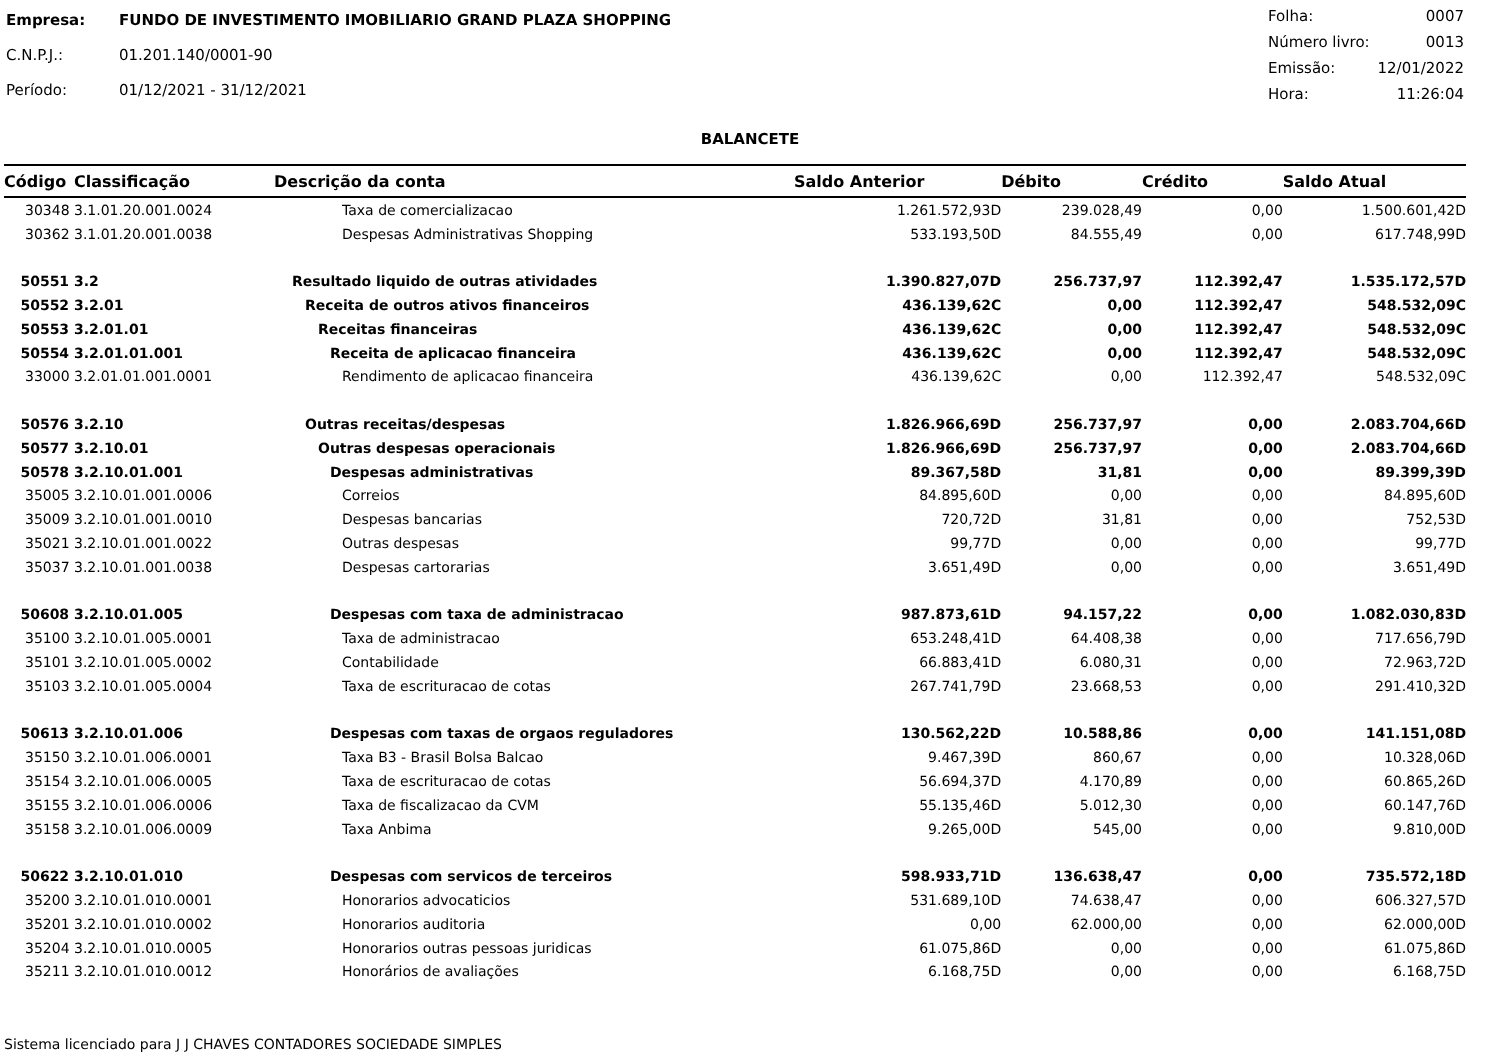| Empresa: | FUNDO DE INVESTIMENTO IMOBILIARIO GRAND PLAZA SHOPPING |
| C.N.P.J.: | 01.201.140/0001-90 |
| Período: | 01/12/2021 - 31/12/2021 |
| Folha: | 0007 |
| Número livro: | 0013 |
| Emissão: | 12/01/2022 |
| Hora: | 11:26:04 |
BALANCETE
| Código | Classificação | Descrição da conta | Saldo Anterior | Débito | Crédito | Saldo Atual |
| --- | --- | --- | --- | --- | --- | --- |
| 30348 | 3.1.01.20.001.0024 | Taxa de comercializacao | 1.261.572,93D | 239.028,49 | 0,00 | 1.500.601,42D |
| 30362 | 3.1.01.20.001.0038 | Despesas Administrativas Shopping | 533.193,50D | 84.555,49 | 0,00 | 617.748,99D |
| 50551 | 3.2 | Resultado liquido de outras atividades | 1.390.827,07D | 256.737,97 | 112.392,47 | 1.535.172,57D |
| 50552 | 3.2.01 | Receita de outros ativos financeiros | 436.139,62C | 0,00 | 112.392,47 | 548.532,09C |
| 50553 | 3.2.01.01 | Receitas financeiras | 436.139,62C | 0,00 | 112.392,47 | 548.532,09C |
| 50554 | 3.2.01.01.001 | Receita de aplicacao financeira | 436.139,62C | 0,00 | 112.392,47 | 548.532,09C |
| 33000 | 3.2.01.01.001.0001 | Rendimento de aplicacao financeira | 436.139,62C | 0,00 | 112.392,47 | 548.532,09C |
| 50576 | 3.2.10 | Outras receitas/despesas | 1.826.966,69D | 256.737,97 | 0,00 | 2.083.704,66D |
| 50577 | 3.2.10.01 | Outras despesas operacionais | 1.826.966,69D | 256.737,97 | 0,00 | 2.083.704,66D |
| 50578 | 3.2.10.01.001 | Despesas administrativas | 89.367,58D | 31,81 | 0,00 | 89.399,39D |
| 35005 | 3.2.10.01.001.0006 | Correios | 84.895,60D | 0,00 | 0,00 | 84.895,60D |
| 35009 | 3.2.10.01.001.0010 | Despesas bancarias | 720,72D | 31,81 | 0,00 | 752,53D |
| 35021 | 3.2.10.01.001.0022 | Outras despesas | 99,77D | 0,00 | 0,00 | 99,77D |
| 35037 | 3.2.10.01.001.0038 | Despesas cartorarias | 3.651,49D | 0,00 | 0,00 | 3.651,49D |
| 50608 | 3.2.10.01.005 | Despesas com taxa de administracao | 987.873,61D | 94.157,22 | 0,00 | 1.082.030,83D |
| 35100 | 3.2.10.01.005.0001 | Taxa de administracao | 653.248,41D | 64.408,38 | 0,00 | 717.656,79D |
| 35101 | 3.2.10.01.005.0002 | Contabilidade | 66.883,41D | 6.080,31 | 0,00 | 72.963,72D |
| 35103 | 3.2.10.01.005.0004 | Taxa de escrituracao de cotas | 267.741,79D | 23.668,53 | 0,00 | 291.410,32D |
| 50613 | 3.2.10.01.006 | Despesas com taxas de orgaos reguladores | 130.562,22D | 10.588,86 | 0,00 | 141.151,08D |
| 35150 | 3.2.10.01.006.0001 | Taxa B3 - Brasil Bolsa Balcao | 9.467,39D | 860,67 | 0,00 | 10.328,06D |
| 35154 | 3.2.10.01.006.0005 | Taxa de escrituracao de cotas | 56.694,37D | 4.170,89 | 0,00 | 60.865,26D |
| 35155 | 3.2.10.01.006.0006 | Taxa de fiscalizacao da CVM | 55.135,46D | 5.012,30 | 0,00 | 60.147,76D |
| 35158 | 3.2.10.01.006.0009 | Taxa Anbima | 9.265,00D | 545,00 | 0,00 | 9.810,00D |
| 50622 | 3.2.10.01.010 | Despesas com servicos de terceiros | 598.933,71D | 136.638,47 | 0,00 | 735.572,18D |
| 35200 | 3.2.10.01.010.0001 | Honorarios advocaticios | 531.689,10D | 74.638,47 | 0,00 | 606.327,57D |
| 35201 | 3.2.10.01.010.0002 | Honorarios auditoria | 0,00 | 62.000,00 | 0,00 | 62.000,00D |
| 35204 | 3.2.10.01.010.0005 | Honorarios outras pessoas juridicas | 61.075,86D | 0,00 | 0,00 | 61.075,86D |
| 35211 | 3.2.10.01.010.0012 | Honorários de avaliações | 6.168,75D | 0,00 | 0,00 | 6.168,75D |
Sistema licenciado para J J CHAVES CONTADORES SOCIEDADE SIMPLES